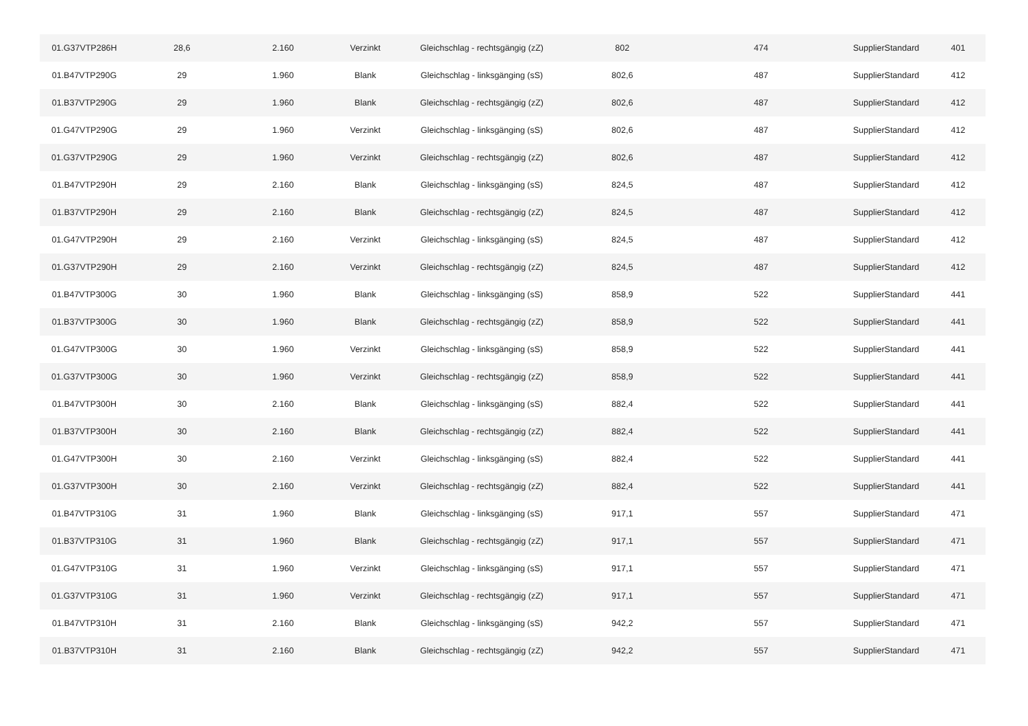| 01.G37VTP286H | 28,6 | 2.160 | Verzinkt | Gleichschlag - rechtsgängig (zZ) | 802 | 474 | SupplierStandard | 401 |
| 01.B47VTP290G | 29 | 1.960 | Blank | Gleichschlag - linksgänging (sS) | 802,6 | 487 | SupplierStandard | 412 |
| 01.B37VTP290G | 29 | 1.960 | Blank | Gleichschlag - rechtsgängig (zZ) | 802,6 | 487 | SupplierStandard | 412 |
| 01.G47VTP290G | 29 | 1.960 | Verzinkt | Gleichschlag - linksgänging (sS) | 802,6 | 487 | SupplierStandard | 412 |
| 01.G37VTP290G | 29 | 1.960 | Verzinkt | Gleichschlag - rechtsgängig (zZ) | 802,6 | 487 | SupplierStandard | 412 |
| 01.B47VTP290H | 29 | 2.160 | Blank | Gleichschlag - linksgänging (sS) | 824,5 | 487 | SupplierStandard | 412 |
| 01.B37VTP290H | 29 | 2.160 | Blank | Gleichschlag - rechtsgängig (zZ) | 824,5 | 487 | SupplierStandard | 412 |
| 01.G47VTP290H | 29 | 2.160 | Verzinkt | Gleichschlag - linksgänging (sS) | 824,5 | 487 | SupplierStandard | 412 |
| 01.G37VTP290H | 29 | 2.160 | Verzinkt | Gleichschlag - rechtsgängig (zZ) | 824,5 | 487 | SupplierStandard | 412 |
| 01.B47VTP300G | 30 | 1.960 | Blank | Gleichschlag - linksgänging (sS) | 858,9 | 522 | SupplierStandard | 441 |
| 01.B37VTP300G | 30 | 1.960 | Blank | Gleichschlag - rechtsgängig (zZ) | 858,9 | 522 | SupplierStandard | 441 |
| 01.G47VTP300G | 30 | 1.960 | Verzinkt | Gleichschlag - linksgänging (sS) | 858,9 | 522 | SupplierStandard | 441 |
| 01.G37VTP300G | 30 | 1.960 | Verzinkt | Gleichschlag - rechtsgängig (zZ) | 858,9 | 522 | SupplierStandard | 441 |
| 01.B47VTP300H | 30 | 2.160 | Blank | Gleichschlag - linksgänging (sS) | 882,4 | 522 | SupplierStandard | 441 |
| 01.B37VTP300H | 30 | 2.160 | Blank | Gleichschlag - rechtsgängig (zZ) | 882,4 | 522 | SupplierStandard | 441 |
| 01.G47VTP300H | 30 | 2.160 | Verzinkt | Gleichschlag - linksgänging (sS) | 882,4 | 522 | SupplierStandard | 441 |
| 01.G37VTP300H | 30 | 2.160 | Verzinkt | Gleichschlag - rechtsgängig (zZ) | 882,4 | 522 | SupplierStandard | 441 |
| 01.B47VTP310G | 31 | 1.960 | Blank | Gleichschlag - linksgänging (sS) | 917,1 | 557 | SupplierStandard | 471 |
| 01.B37VTP310G | 31 | 1.960 | Blank | Gleichschlag - rechtsgängig (zZ) | 917,1 | 557 | SupplierStandard | 471 |
| 01.G47VTP310G | 31 | 1.960 | Verzinkt | Gleichschlag - linksgänging (sS) | 917,1 | 557 | SupplierStandard | 471 |
| 01.G37VTP310G | 31 | 1.960 | Verzinkt | Gleichschlag - rechtsgängig (zZ) | 917,1 | 557 | SupplierStandard | 471 |
| 01.B47VTP310H | 31 | 2.160 | Blank | Gleichschlag - linksgänging (sS) | 942,2 | 557 | SupplierStandard | 471 |
| 01.B37VTP310H | 31 | 2.160 | Blank | Gleichschlag - rechtsgängig (zZ) | 942,2 | 557 | SupplierStandard | 471 |